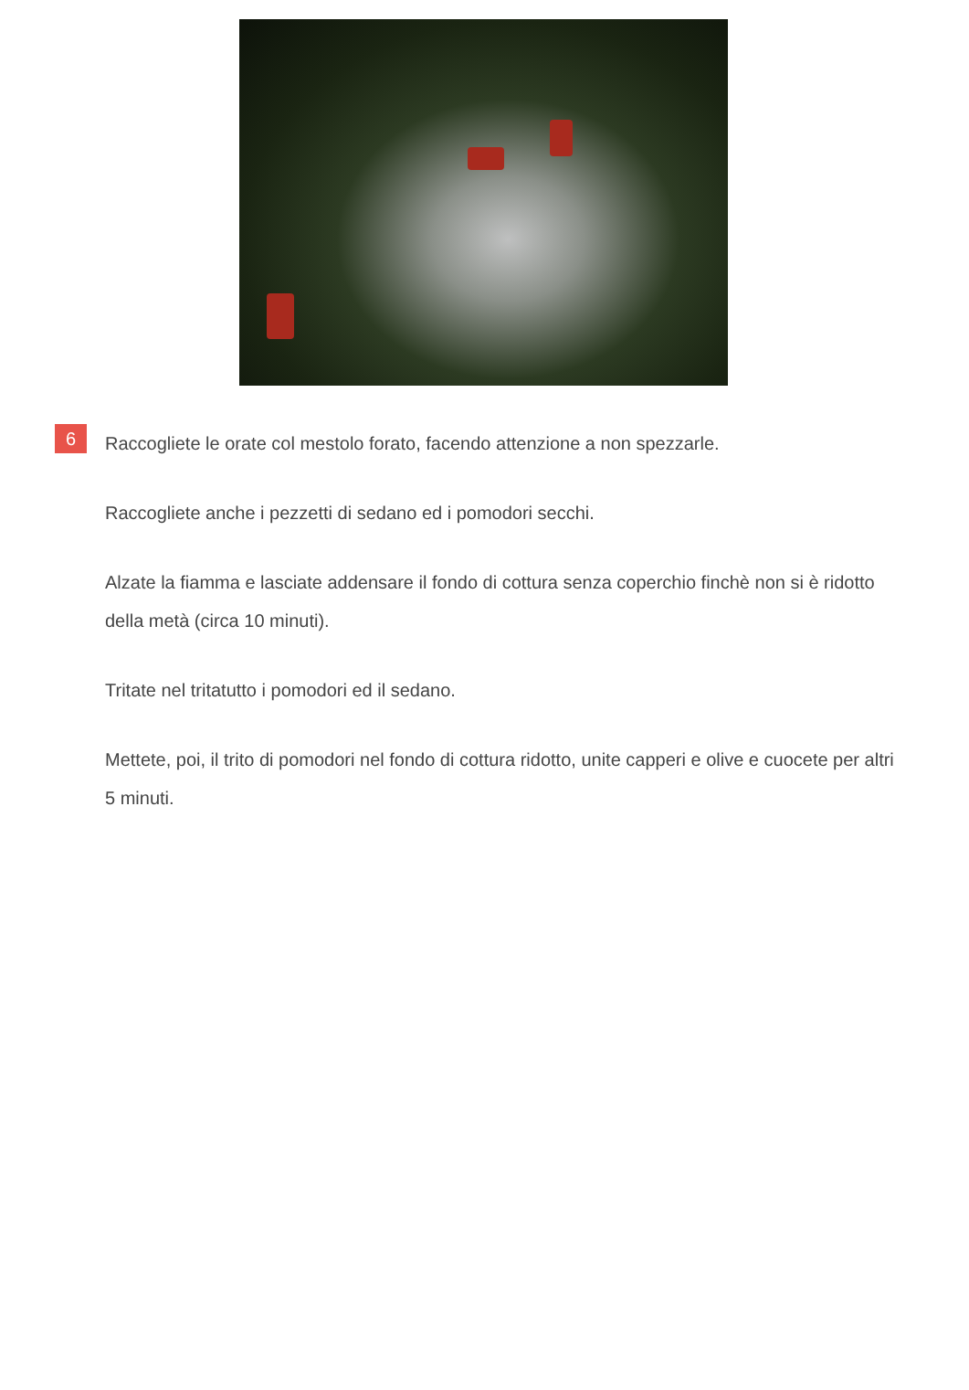6
Raccogliete le orate col mestolo forato, facendo attenzione a non spezzarle.
Raccogliete anche i pezzetti di sedano ed i pomodori secchi.
Alzate la fiamma e lasciate addensare il fondo di cottura senza coperchio finchè non si è ridotto della metà (circa 10 minuti).
Tritate nel tritatutto i pomodori ed il sedano.
Mettete, poi, il trito di pomodori nel fondo di cottura ridotto, unite capperi e olive e cuocete per altri 5 minuti.